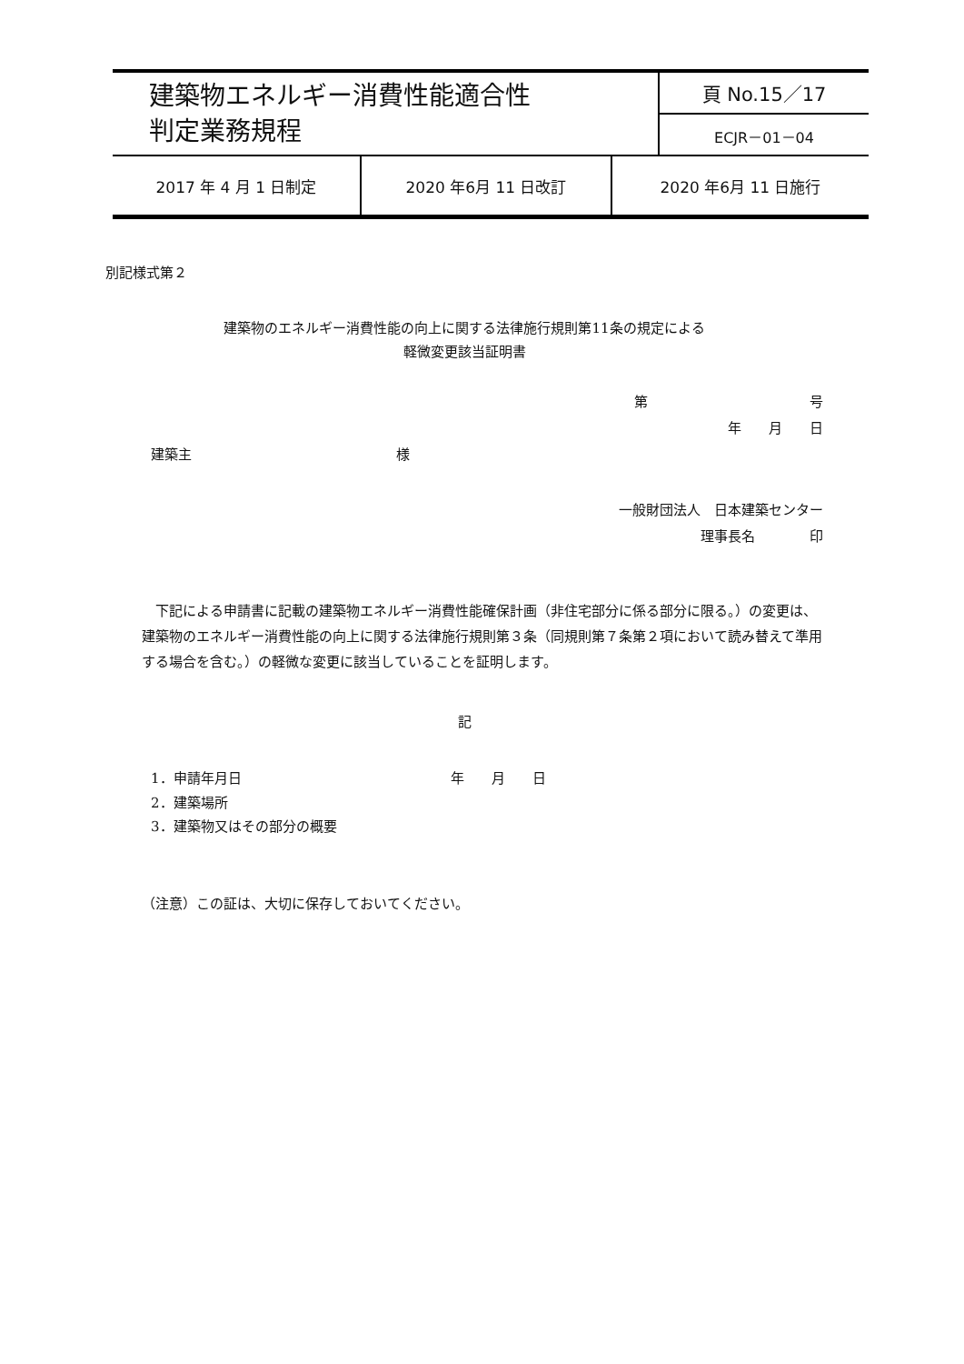| 建築物エネルギー消費性能適合性 判定業務規程 | 頁 No.15／17 |
| | ECJR－01－04 |
| 2017 年 4 月 1 日制定 | 2020 年6月 11 日改訂 | 2020 年6月 11 日施行 |
別記様式第２
建築物のエネルギー消費性能の向上に関する法律施行規則第11条の規定による
軽微変更該当証明書
第 号
年　　月　　日
建築主 様
一般財団法人　日本建築センター
理事長名　　　　印
下記による申請書に記載の建築物エネルギー消費性能確保計画（非住宅部分に係る部分に限る。）の変更は、建築物のエネルギー消費性能の向上に関する法律施行規則第３条（同規則第７条第２項において読み替えて準用する場合を含む。）の軽微な変更に該当していることを証明します。
記
1．申請年月日 年　　月　　日
2．建築場所
3．建築物又はその部分の概要
（注意）この証は、大切に保存しておいてください。